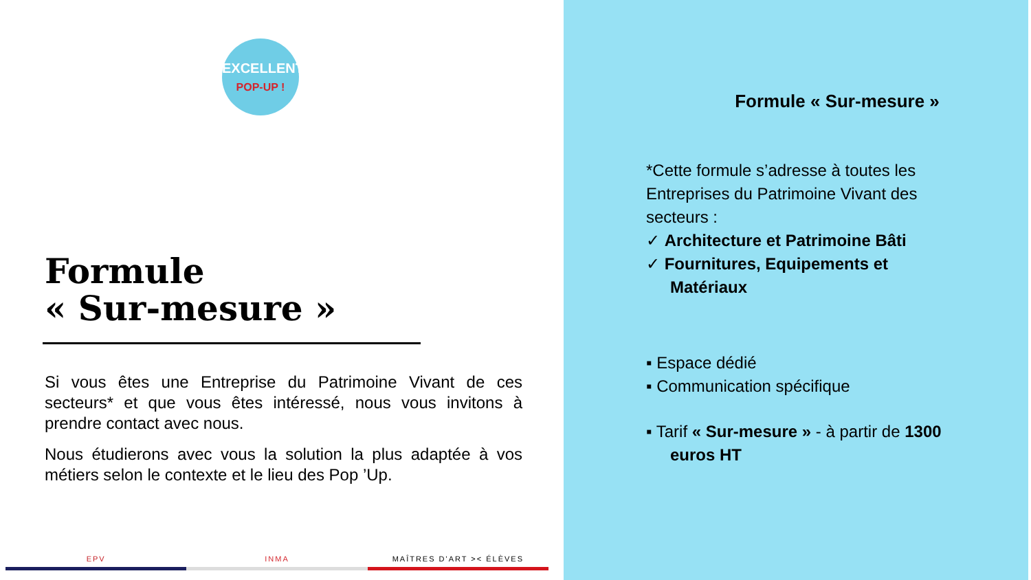EXCELLENT
POP-UP !
Formule
« Sur-mesure »
Si vous êtes une Entreprise du Patrimoine Vivant de ces secteurs* et que vous êtes intéressé, nous vous invitons à prendre contact avec nous.
Nous étudierons avec vous la solution la plus adaptée à vos métiers selon le contexte et le lieu des Pop ’Up.
EPV INMA MAÎTRES D'ART >< ÉLÈVES
Formule « Sur-mesure »
*Cette formule s’adresse à toutes les Entreprises du Patrimoine Vivant des secteurs :
✓ Architecture et Patrimoine Bâti
✓ Fournitures, Equipements et Matériaux
▪ Espace dédié
▪ Communication spécifique
▪ Tarif « Sur-mesure » - à partir de 1300 euros HT